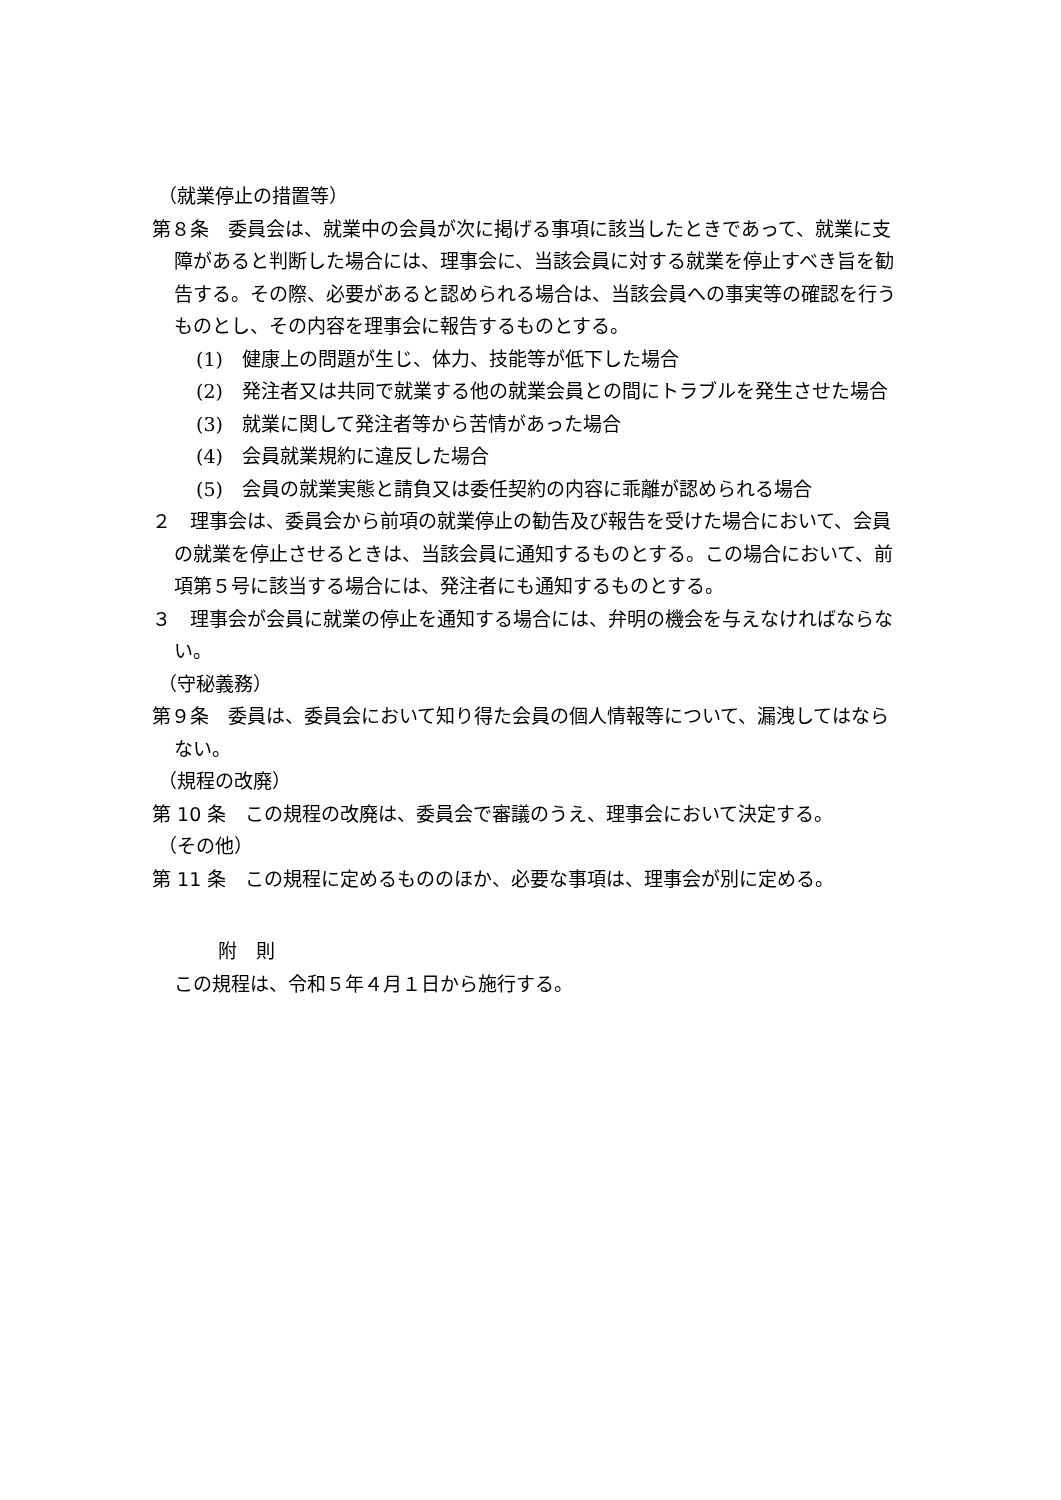（就業停止の措置等）
第８条　委員会は、就業中の会員が次に掲げる事項に該当したときであって、就業に支障があると判断した場合には、理事会に、当該会員に対する就業を停止すべき旨を勧告する。その際、必要があると認められる場合は、当該会員への事実等の確認を行うものとし、その内容を理事会に報告するものとする。
(1)　健康上の問題が生じ、体力、技能等が低下した場合
(2)　発注者又は共同で就業する他の就業会員との間にトラブルを発生させた場合
(3)　就業に関して発注者等から苦情があった場合
(4)　会員就業規約に違反した場合
(5)　会員の就業実態と請負又は委任契約の内容に乖離が認められる場合
２　理事会は、委員会から前項の就業停止の勧告及び報告を受けた場合において、会員の就業を停止させるときは、当該会員に通知するものとする。この場合において、前項第５号に該当する場合には、発注者にも通知するものとする。
３　理事会が会員に就業の停止を通知する場合には、弁明の機会を与えなければならない。
（守秘義務）
第９条　委員は、委員会において知り得た会員の個人情報等について、漏洩してはならない。
（規程の改廃）
第 10 条　この規程の改廃は、委員会で審議のうえ、理事会において決定する。
（その他）
第 11 条　この規程に定めるもののほか、必要な事項は、理事会が別に定める。
附　則
この規程は、令和５年４月１日から施行する。